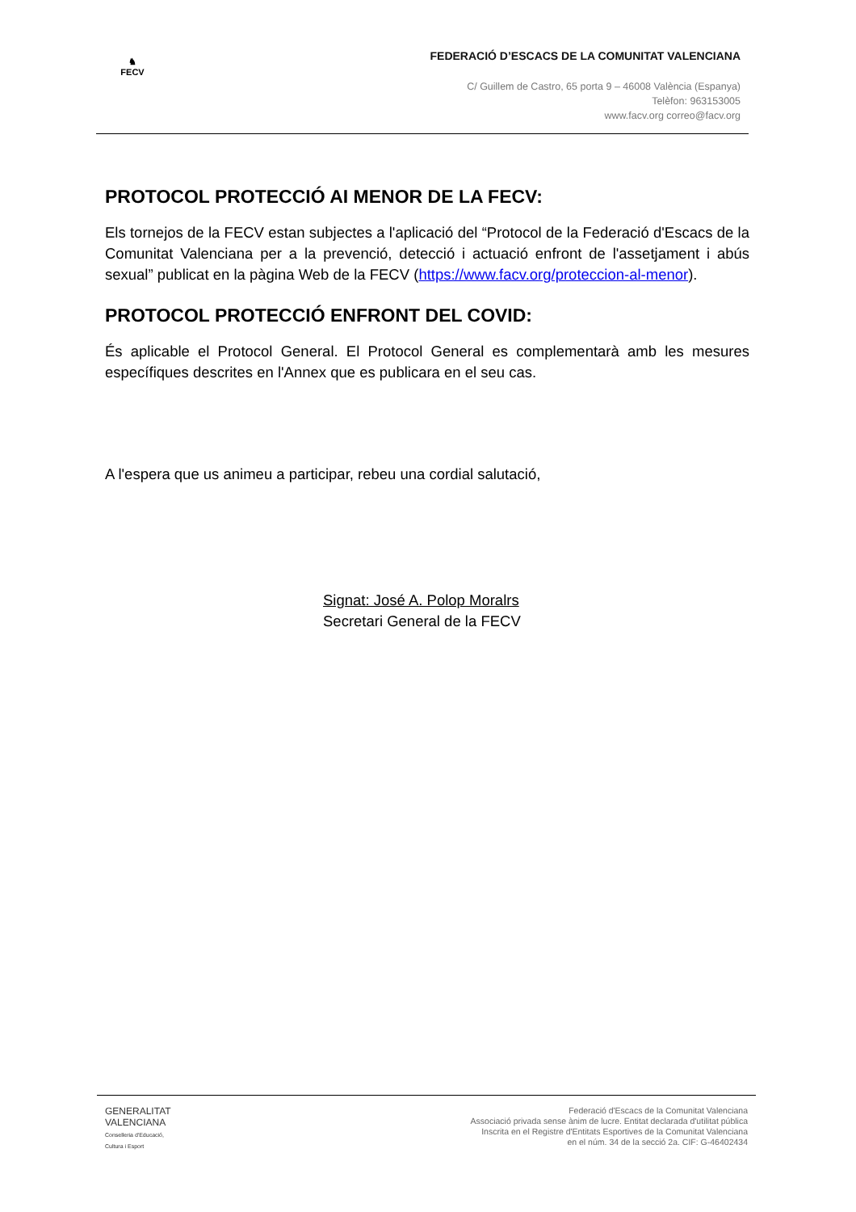♞
FECV
FEDERACIÓ D’ESCACS DE LA COMUNITAT VALENCIANA
C/ Guillem de Castro, 65 porta 9 – 46008 València (Espanya)
Telèfon: 963153005
www.facv.org correo@facv.org
PROTOCOL PROTECCIÓ AI MENOR DE LA FECV:
Els tornejos de la FECV estan subjectes a l'aplicació del “Protocol de la Federació d'Escacs de la Comunitat Valenciana per a la prevenció, detecció i actuació enfront de l'assetjament i abús sexual” publicat en la pàgina Web de la FECV (https://www.facv.org/proteccion-al-menor).
PROTOCOL PROTECCIÓ ENFRONT DEL COVID:
És aplicable el Protocol General. El Protocol General es complementarà amb les mesures específiques descrites en l'Annex que es publicara en el seu cas.
A l'espera que us animeu a participar, rebeu una cordial salutació,
Signat: José A. Polop Moralrs
Secretari General de la FECV
GENERALITAT
VALENCIANA
Conselleria d'Educació,
Cultura i Esport
Federació d'Escacs de la Comunitat Valenciana
Associació privada sense ànim de lucre. Entitat declarada d'utilitat pública
Inscrita en el Registre d'Entitats Esportives de la Comunitat Valenciana
en el núm. 34 de la secció 2a. CIF: G-46402434